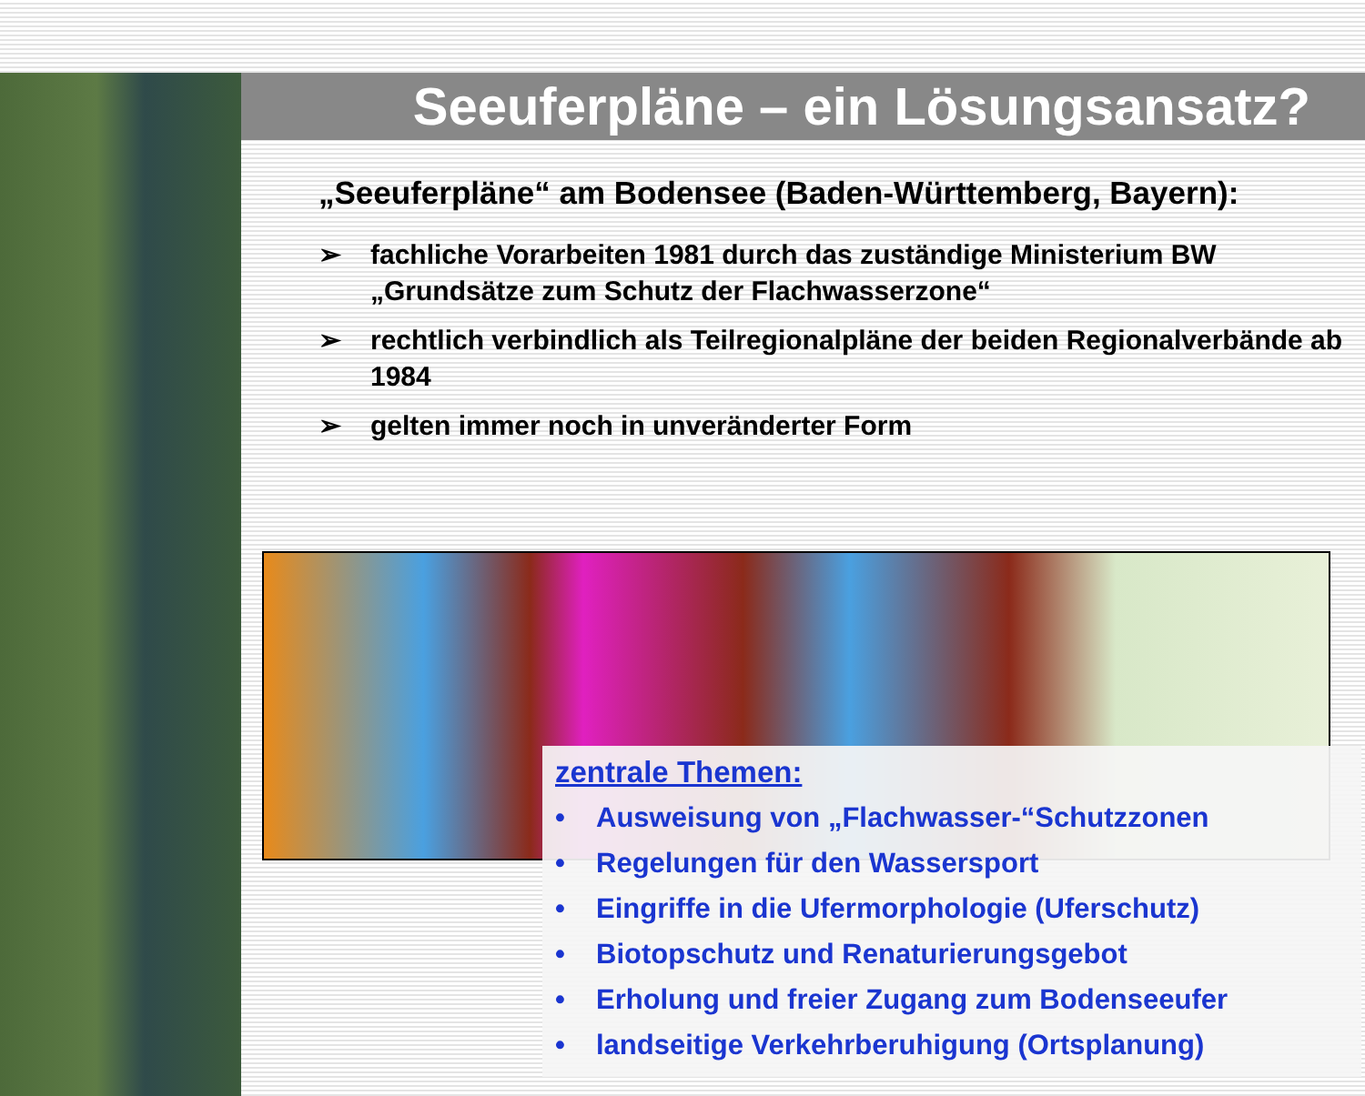Seeuferpläne – ein Lösungsansatz?
„Seeuferpläne“ am Bodensee (Baden-Württemberg, Bayern):
➢ fachliche Vorarbeiten 1981 durch das zuständige Ministerium BW „Grundsätze zum Schutz der Flachwasserzone“
➢ rechtlich verbindlich als Teilregionalpläne der beiden Regionalverbände ab 1984
➢ gelten immer noch in unveränderter Form
zentrale Themen:
• Ausweisung von „Flachwasser-“Schutzzonen
• Regelungen für den Wassersport
• Eingriffe in die Ufermorphologie (Uferschutz)
• Biotopschutz und Renaturierungsgebot
• Erholung und freier Zugang zum Bodenseeufer
• landseitige Verkehrberuhigung (Ortsplanung)